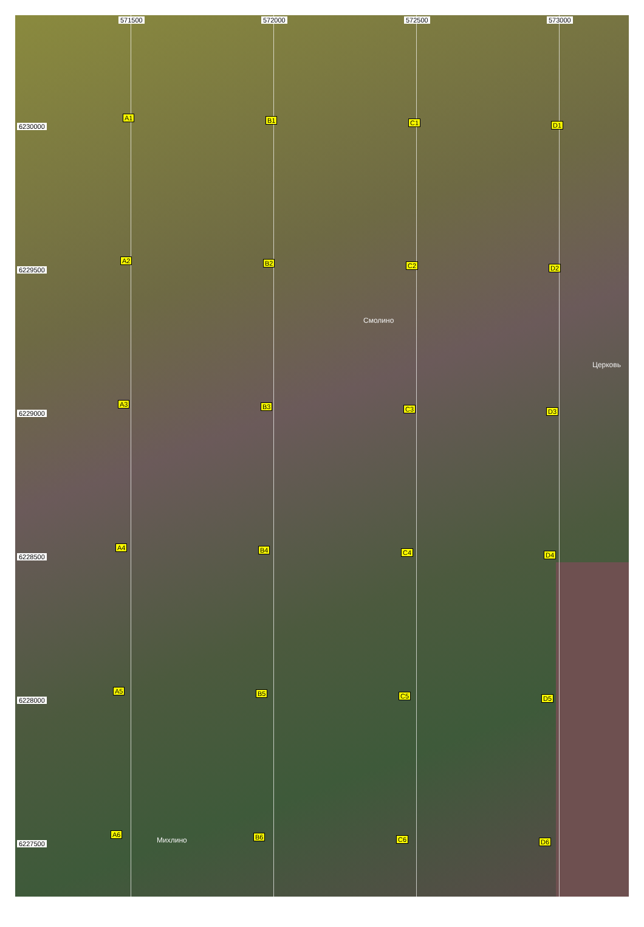571500 572000 572500 573000
6230000
6229500
6229000
6228500
6228000
6227500
A1 B1 C1 D1
A2 B2 C2 D2
Смолино
Церковь
A3 B3 C3 D3
A4 B4 C4 D4
A5 B5 C5 D5
A6
Михлино B6 C6 D6